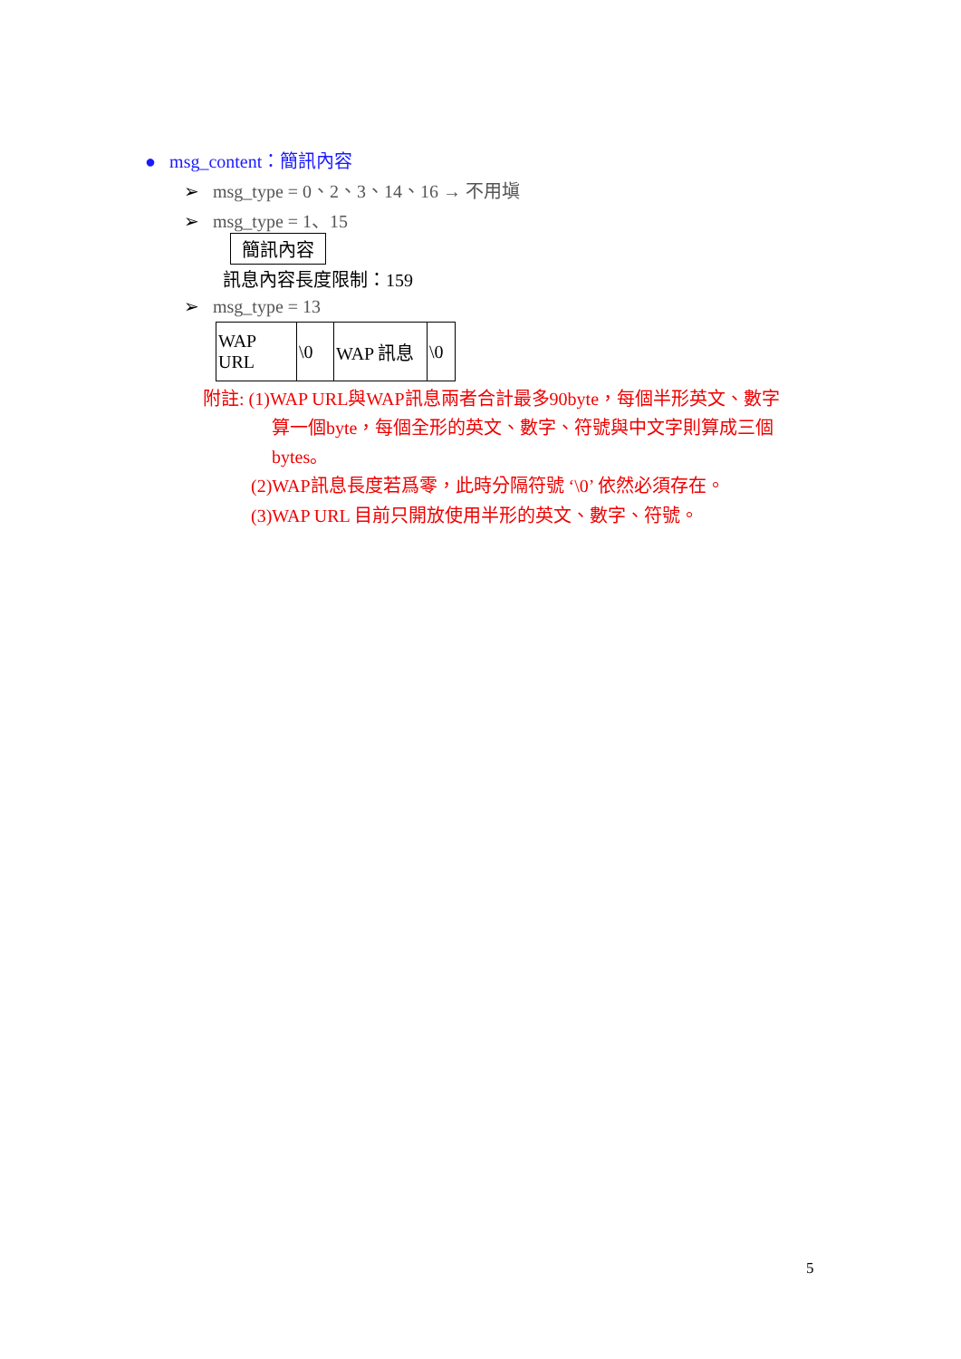● msg_content：簡訊內容
➢ msg_type = 0、2、3、14、16 → 不用塡
➢ msg_type = 1、15
簡訊內容
訊息內容長度限制：159
➢ msg_type = 13
| WAP URL | \0 | WAP 訊息 | \0 |
附註: (1)WAP URL與WAP訊息兩者合計最多90byte，每個半形英文、數字
算一個byte，每個全形的英文、數字、符號與中文字則算成三個
bytes。
(2)WAP訊息長度若爲零，此時分隔符號 ‘\0’ 依然必須存在。
(3)WAP URL 目前只開放使用半形的英文、數字、符號。
5